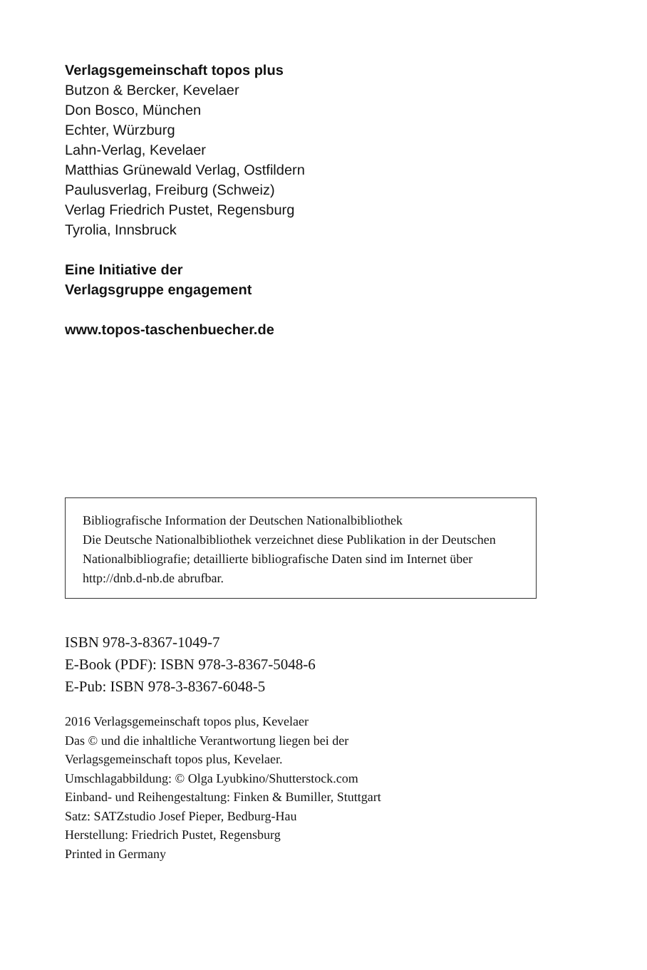Verlagsgemeinschaft topos plus
Butzon & Bercker, Kevelaer
Don Bosco, München
Echter, Würzburg
Lahn-Verlag, Kevelaer
Matthias Grünewald Verlag, Ostfildern
Paulusverlag, Freiburg (Schweiz)
Verlag Friedrich Pustet, Regensburg
Tyrolia, Innsbruck
Eine Initiative der
Verlagsgruppe engagement
www.topos-taschenbuecher.de
Bibliografische Information der Deutschen Nationalbibliothek
Die Deutsche Nationalbibliothek verzeichnet diese Publikation in der Deutschen Nationalbibliografie; detaillierte bibliografische Daten sind im Internet über http://dnb.d-nb.de abrufbar.
ISBN 978-3-8367-1049-7
E-Book (PDF): ISBN 978-3-8367-5048-6
E-Pub: ISBN 978-3-8367-6048-5
2016 Verlagsgemeinschaft topos plus, Kevelaer
Das © und die inhaltliche Verantwortung liegen bei der
Verlagsgemeinschaft topos plus, Kevelaer.
Umschlagabbildung: © Olga Lyubkino/Shutterstock.com
Einband- und Reihengestaltung: Finken & Bumiller, Stuttgart
Satz: SATZstudio Josef Pieper, Bedburg-Hau
Herstellung: Friedrich Pustet, Regensburg
Printed in Germany